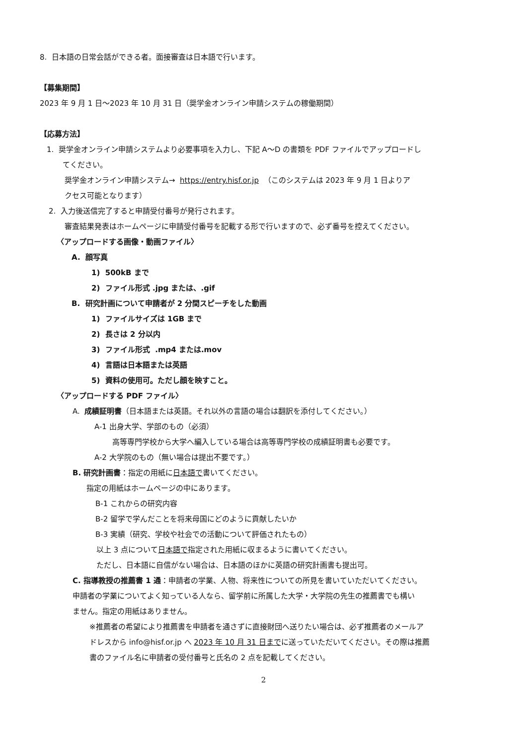8. 日本語の日常会話ができる者。面接審査は日本語で行います。
【募集期間】
2023 年 9 月 1 日～2023 年 10 月 31 日（奨学金オンライン申請システムの稼働期間）
【応募方法】
1. 奨学金オンライン申請システムより必要事項を入力し、下記 A～D の書類を PDF ファイルでアップロードし
てください。
奨学金オンライン申請システム→ https://entry.hisf.or.jp （このシステムは 2023 年 9 月 1 日よりア
クセス可能となります）
2. 入力後送信完了すると申請受付番号が発行されます。
審査結果発表はホームページに申請受付番号を記載する形で行いますので、必ず番号を控えてください。
〈アップロードする画像・動画ファイル〉
A. 顔写真
1) 500kB まで
2) ファイル形式 .jpg または、.gif
B. 研究計画について申請者が 2 分間スピーチをした動画
1) ファイルサイズは 1GB まで
2) 長さは 2 分以内
3) ファイル形式 .mp4 または.mov
4) 言語は日本語または英語
5) 資料の使用可。ただし顔を映すこと。
〈アップロードする PDF ファイル〉
A. 成績証明書（日本語または英語。それ以外の言語の場合は翻訳を添付してください。）
A-1 出身大学、学部のもの（必須）
高等専門学校から大学へ編入している場合は高等専門学校の成績証明書も必要です。
A-2 大学院のもの（無い場合は提出不要です。）
B. 研究計画書：指定の用紙に日本語で書いてください。
指定の用紙はホームページの中にあります。
B-1 これからの研究内容
B-2 留学で学んだことを将来母国にどのように貢献したいか
B-3 実績（研究、学校や社会での活動について評価されたもの）
以上 3 点について日本語で指定された用紙に収まるように書いてください。
ただし、日本語に自信がない場合は、日本語のほかに英語の研究計画書も提出可。
C. 指導教授の推薦書 1 通：申請者の学業、人物、将来性についての所見を書いていただいてください。
申請者の学業についてよく知っている人なら、留学前に所属した大学・大学院の先生の推薦書でも構い
ません。指定の用紙はありません。
※推薦者の希望により推薦書を申請者を通さずに直接財団へ送りたい場合は、必ず推薦者のメールア
ドレスから info@hisf.or.jp へ 2023 年 10 月 31 日までに送っていただいてください。その際は推薦
書のファイル名に申請者の受付番号と氏名の 2 点を記載してください。
2